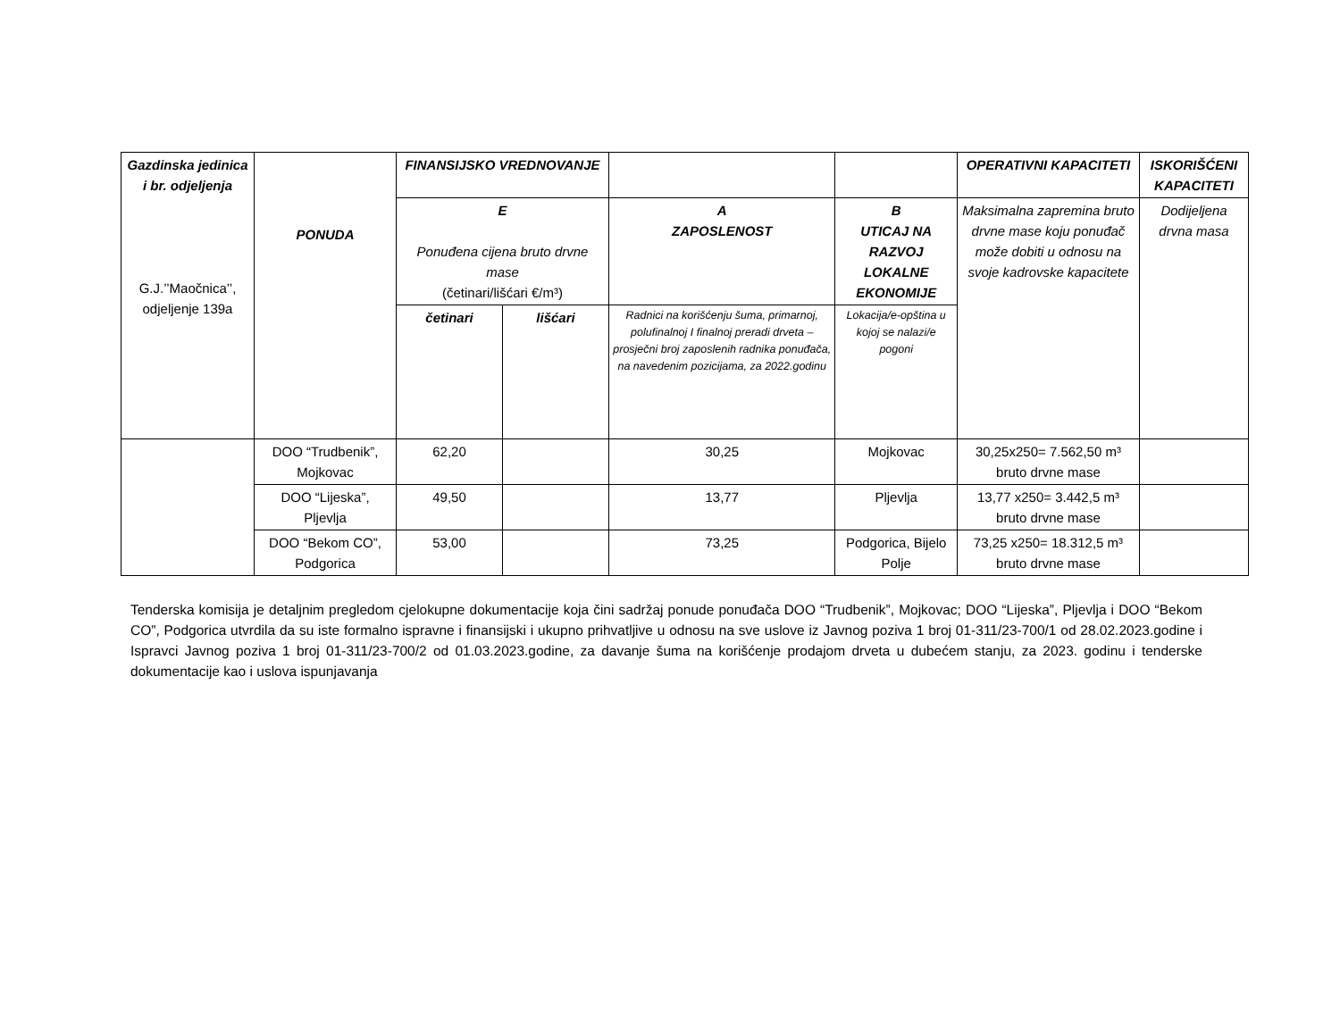| Gazdinska jedinica i br. odjeljenja G.J.’’Maočnica’’, odjeljenje 139a | PONUDA | FINANSIJSKO VREDNOVANJE | | | | OPERATIVNI KAPACITETI | ISKORIŠĆENI KAPACITETI |
| --- | --- | --- | --- | --- | --- | --- | --- |
| | | E Ponuđena cijena bruto drvne mase (četinari/lišćari €/m³) | | A ZAPOSLENOST | B UTICAJ NA RAZVOJ LOKALNE EKONOMIJE | Maksimalna zapremina bruto drvne mase koju ponuđač može dobiti u odnosu na svoje kadrovske kapacitete | Dodijeljena drvna masa |
| | | | | Radnici na korišćenju šuma, primarnoj, polufinalnoj I finalnoj preradi drveta – prosječni broj zaposlenih radnika ponuđača, na navedenim pozicijama, za 2022.godinu | Lokacija/e-opština u kojoj se nalazi/e pogoni | | |
| | | četinari | lišćari | | | | |
| | DOO “Trudbenik”, Mojkovac | 62,20 | | 30,25 | Mojkovac | 30,25x250= 7.562,50 m³ bruto drvne mase | |
| | DOO “Lijeska”, Pljevlja | 49,50 | | 13,77 | Pljevlja | 13,77 x250= 3.442,5 m³ bruto drvne mase | |
| | DOO “Bekom CO”, Podgorica | 53,00 | | 73,25 | Podgorica, Bijelo Polje | 73,25 x250= 18.312,5 m³ bruto drvne mase | |
Tenderska komisija je detaljnim pregledom cjelokupne dokumentacije koja čini sadržaj ponude ponuđača DOO “Trudbenik”, Mojkovac; DOO “Lijeska”, Pljevlja i DOO “Bekom CO”, Podgorica utvrdila da su iste formalno ispravne i finansijski i ukupno prihvatljive u odnosu na sve uslove iz Javnog poziva 1 broj 01-311/23-700/1 od 28.02.2023.godine i Ispravci Javnog poziva 1 broj 01-311/23-700/2 od 01.03.2023.godine, za davanje šuma na korišćenje prodajom drveta u dubećem stanju, za 2023. godinu i tenderske dokumentacije kao i uslova ispunjavanja